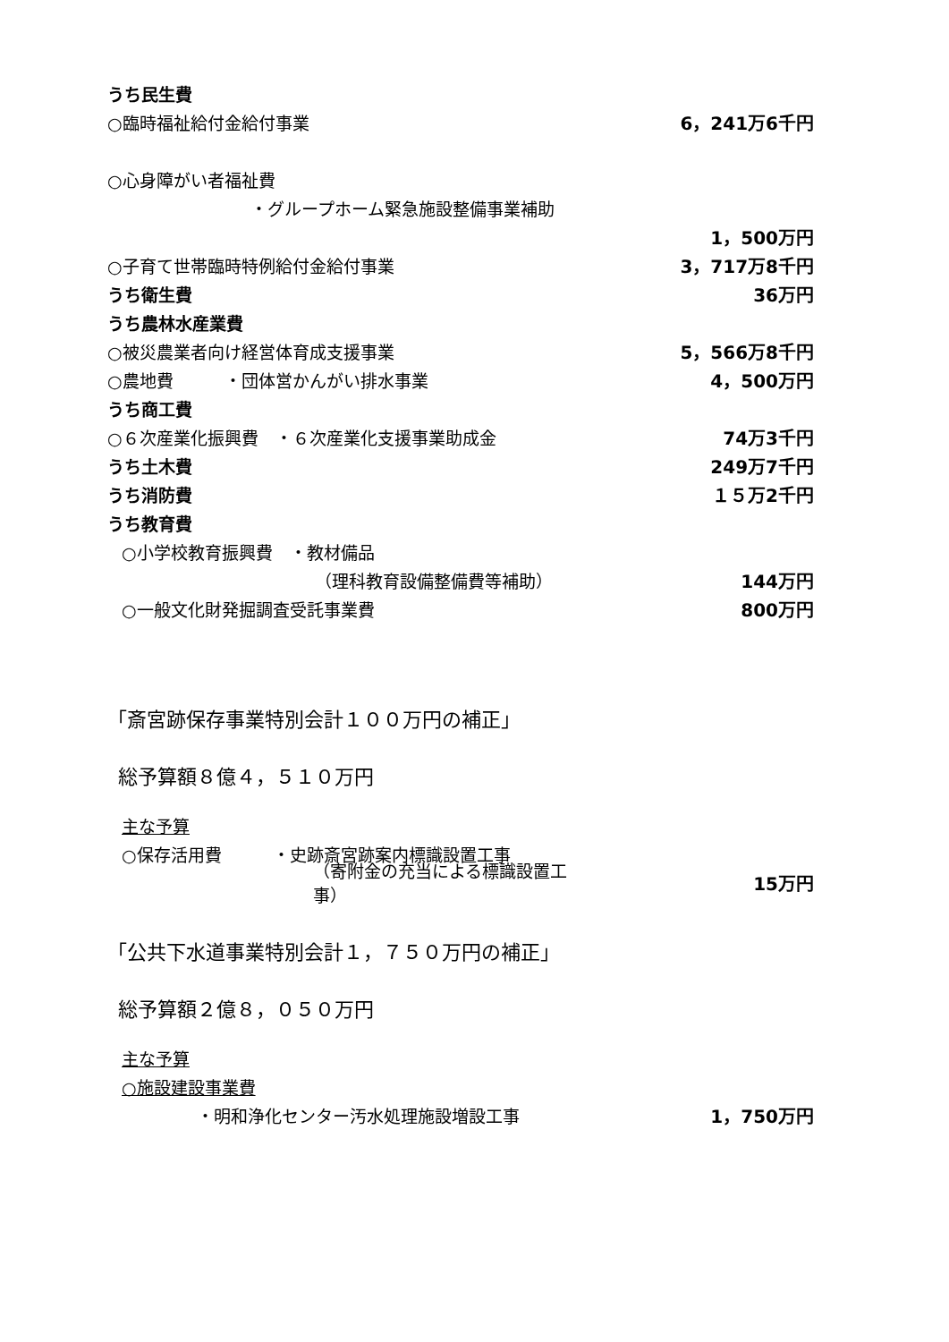うち民生費
○臨時福祉給付金給付事業 6，241万6千円
○心身障がい者福祉費
・グループホーム緊急施設整備事業補助
1，500万円
○子育て世帯臨時特例給付金給付事業 3，717万8千円
うち衛生費 36万円
うち農林水産業費
○被災農業者向け経営体育成支援事業 5，566万8千円
○農地費　　　・団体営かんがい排水事業 4，500万円
うち商工費
○６次産業化振興費　・６次産業化支援事業助成金 74万3千円
うち土木費 249万7千円
うち消防費 １５万2千円
うち教育費
○小学校教育振興費　・教材備品
（理科教育設備整備費等補助） 144万円
○一般文化財発掘調査受託事業費 800万円
「斎宮跡保存事業特別会計１００万円の補正」
総予算額８億４，５１０万円
主な予算
○保存活用費　　　・史跡斎宮跡案内標識設置工事
（寄附金の充当による標識設置工事） 15万円
「公共下水道事業特別会計１，７５０万円の補正」
総予算額２億８，０５０万円
主な予算
○施設建設事業費
・明和浄化センター汚水処理施設増設工事 1，750万円